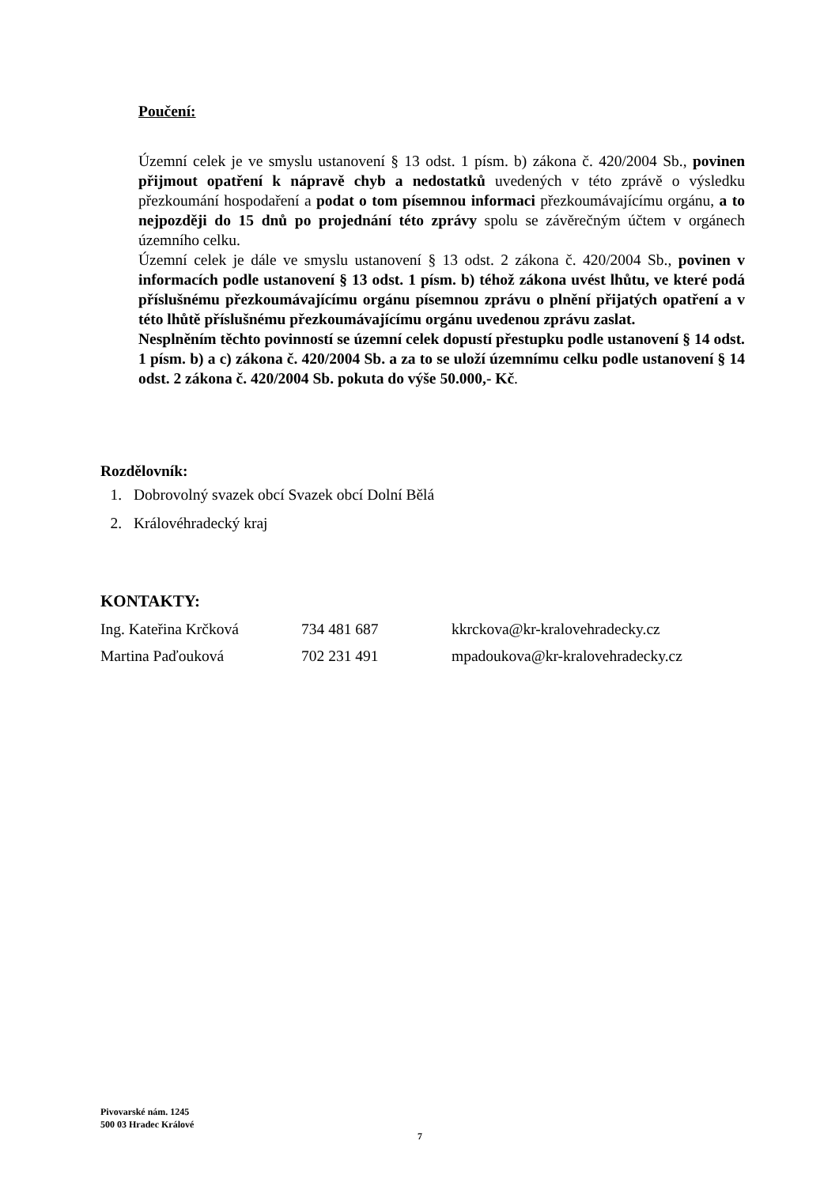Poučení:
Územní celek je ve smyslu ustanovení § 13 odst. 1 písm. b) zákona č. 420/2004 Sb., povinen přijmout opatření k nápravě chyb a nedostatků uvedených v této zprávě o výsledku přezkoumání hospodaření a podat o tom písemnou informaci přezkoumávajícímu orgánu, a to nejpozději do 15 dnů po projednání této zprávy spolu se závěrečným účtem v orgánech územního celku.
Územní celek je dále ve smyslu ustanovení § 13 odst. 2 zákona č. 420/2004 Sb., povinen v informacích podle ustanovení § 13 odst. 1 písm. b) téhož zákona uvést lhůtu, ve které podá příslušnému přezkoumávajícímu orgánu písemnou zprávu o plnění přijatých opatření a v této lhůtě příslušnému přezkoumávajícímu orgánu uvedenou zprávu zaslat.
Nesplněním těchto povinností se územní celek dopustí přestupku podle ustanovení § 14 odst. 1 písm. b) a c) zákona č. 420/2004 Sb. a za to se uloží územnímu celku podle ustanovení § 14 odst. 2 zákona č. 420/2004 Sb. pokuta do výše 50.000,- Kč.
Rozdělovník:
1. Dobrovolný svazek obcí Svazek obcí Dolní Bělá
2. Královéhradecký kraj
KONTAKTY:
| Ing. Kateřina Krčková | 734 481 687 | kkrckova@kr-kralovehradecky.cz |
| Martina Paďouková | 702 231 491 | mpadoukova@kr-kralovehradecky.cz |
Pivovarské nám. 1245
500 03 Hradec Králové
7